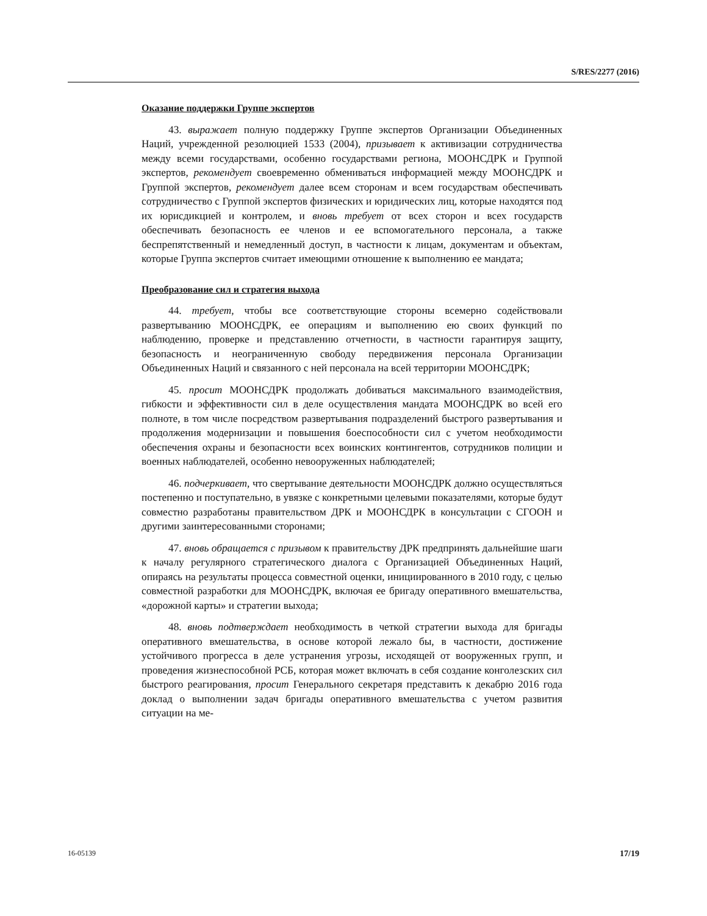S/RES/2277 (2016)
Оказание поддержки Группе экспертов
43. выражает полную поддержку Группе экспертов Организации Объединенных Наций, учрежденной резолюцией 1533 (2004), призывает к активизации сотрудничества между всеми государствами, особенно государствами региона, МООНСДРК и Группой экспертов, рекомендует своевременно обмениваться информацией между МООНСДРК и Группой экспертов, рекомендует далее всем сторонам и всем государствам обеспечивать сотрудничество с Группой экспертов физических и юридических лиц, которые находятся под их юрисдикцией и контролем, и вновь требует от всех сторон и всех государств обеспечивать безопасность ее членов и ее вспомогательного персонала, а также беспрепятственный и немедленный доступ, в частности к лицам, документам и объектам, которые Группа экспертов считает имеющими отношение к выполнению ее мандата;
Преобразование сил и стратегия выхода
44. требует, чтобы все соответствующие стороны всемерно содействовали развертыванию МООНСДРК, ее операциям и выполнению ею своих функций по наблюдению, проверке и представлению отчетности, в частности гарантируя защиту, безопасность и неограниченную свободу передвижения персонала Организации Объединенных Наций и связанного с ней персонала на всей территории МООНСДРК;
45. просит МООНСДРК продолжать добиваться максимального взаимодействия, гибкости и эффективности сил в деле осуществления мандата МООНСДРК во всей его полноте, в том числе посредством развертывания подразделений быстрого развертывания и продолжения модернизации и повышения боеспособности сил с учетом необходимости обеспечения охраны и безопасности всех воинских контингентов, сотрудников полиции и военных наблюдателей, особенно невооруженных наблюдателей;
46. подчеркивает, что свертывание деятельности МООНСДРК должно осуществляться постепенно и поступательно, в увязке с конкретными целевыми показателями, которые будут совместно разработаны правительством ДРК и МООНСДРК в консультации с СГООН и другими заинтересованными сторонами;
47. вновь обращается с призывом к правительству ДРК предпринять дальнейшие шаги к началу регулярного стратегического диалога с Организацией Объединенных Наций, опираясь на результаты процесса совместной оценки, инициированного в 2010 году, с целью совместной разработки для МООНСДРК, включая ее бригаду оперативного вмешательства, «дорожной карты» и стратегии выхода;
48. вновь подтверждает необходимость в четкой стратегии выхода для бригады оперативного вмешательства, в основе которой лежало бы, в частности, достижение устойчивого прогресса в деле устранения угрозы, исходящей от вооруженных групп, и проведения жизнеспособной РСБ, которая может включать в себя создание конголезских сил быстрого реагирования, просит Генерального секретаря представить к декабрю 2016 года доклад о выполнении задач бригады оперативного вмешательства с учетом развития ситуации на ме-
16-05139 17/19